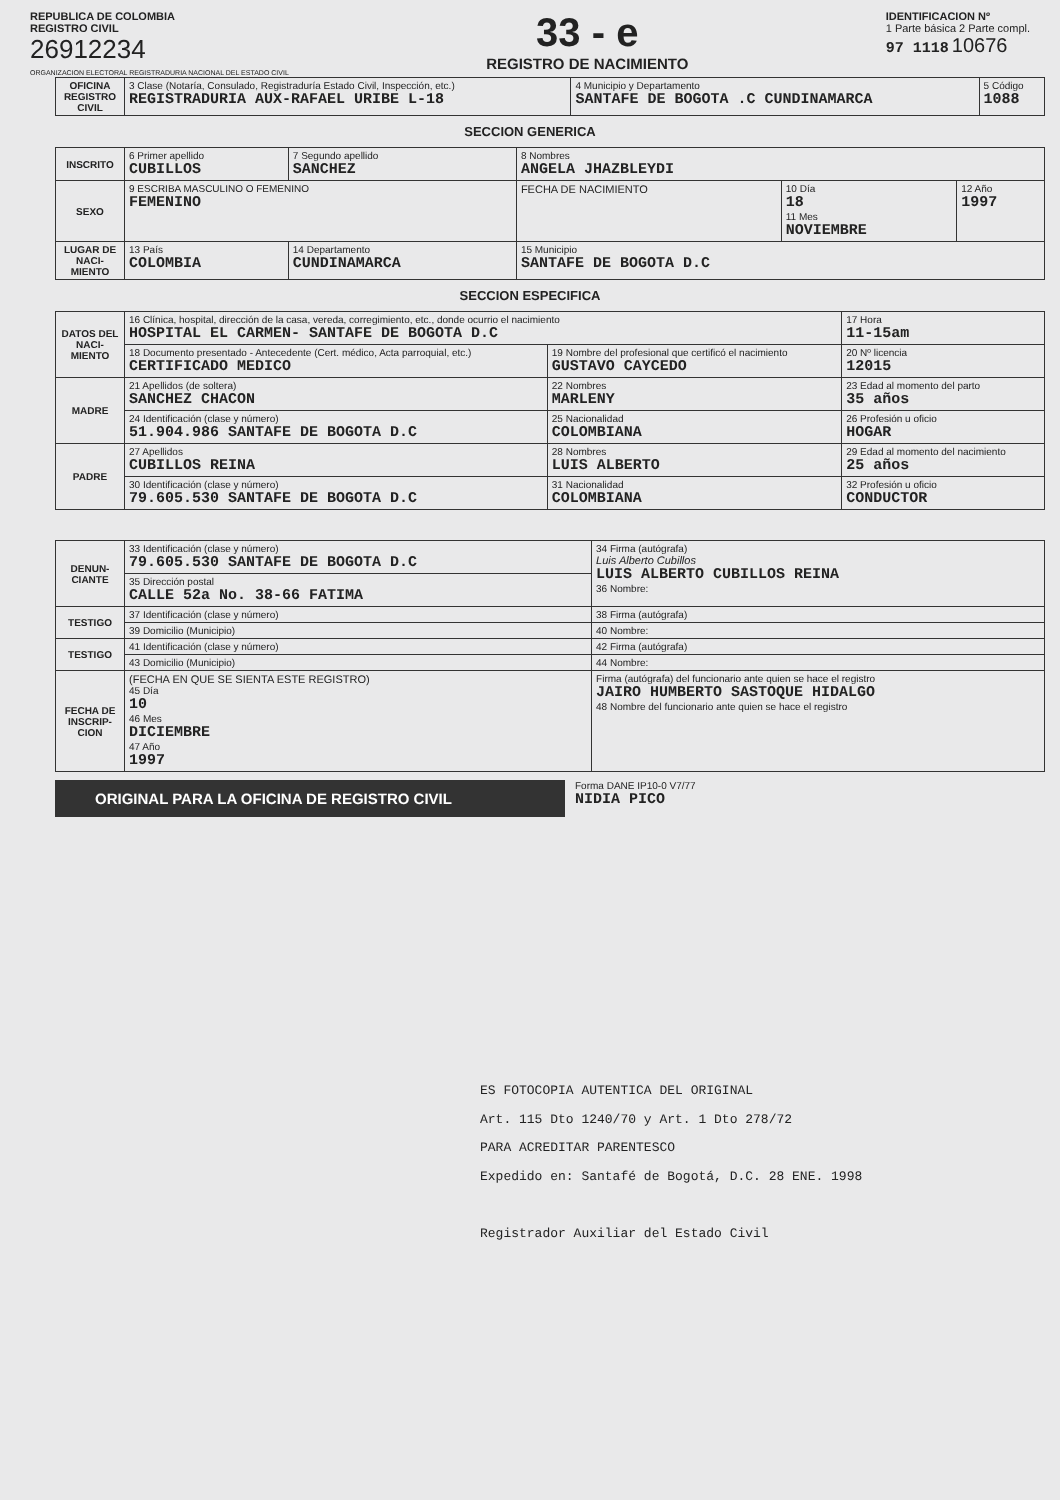REPUBLICA DE COLOMBIA
REGISTRO CIVIL
26912234
ORGANIZACION ELECTORAL REGISTRADURIA NACIONAL DEL ESTADO CIVIL
33 - e
REGISTRO DE NACIMIENTO
IDENTIFICACION Nº
1 Parte básica 2 Parte compl.
97 1118 10676
| OFICINA REGISTRO CIVIL | 3 Clase (Notaría, Consulado, Registraduría Estado Civil, Inspección, etc.) REGISTRADURIA AUX-RAFAEL URIBE L-18 | 4 Municipio y Departamento SANTAFE DE BOGOTA .C CUNDINAMARCA | 5 Código 1088 |
SECCION GENERICA
| INSCRITO | 6 Primer apellido CUBILLOS | 7 Segundo apellido SANCHEZ | 8 Nombres ANGELA JHAZBLEYDI | | |
| SEXO | 9 ESCRIBA MASCULINO O FEMENINO FEMENINO | | FECHA DE NACIMIENTO | 10 Día 18 11 Mes NOVIEMBRE | 12 Año 1997 |
| LUGAR DE NACI-MIENTO | 13 País COLOMBIA | 14 Departamento CUNDINAMARCA | 15 Municipio SANTAFE DE BOGOTA D.C | | |
SECCION ESPECIFICA
| DATOS DEL NACI-MIENTO | 16 Clínica, hospital, dirección de la casa, vereda, corregimiento, etc., donde ocurrio el nacimiento HOSPITAL EL CARMEN- SANTAFE DE BOGOTA D.C | | | 17 Hora 11-15am |
| | 18 Documento presentado - Antecedente (Cert. médico, Acta parroquial, etc.) CERTIFICADO MEDICO | 19 Nombre del profesional que certificó el nacimiento GUSTAVO CAYCEDO | | 20 Nº licencia 12015 |
| MADRE | 21 Apellidos (de soltera) SANCHEZ CHACON | 22 Nombres MARLENY | | 23 Edad al momento del parto 35 años |
| | 24 Identificación (clase y número) 51.904.986 SANTAFE DE BOGOTA D.C | 25 Nacionalidad COLOMBIANA | 26 Profesión u oficio HOGAR | |
| PADRE | 27 Apellidos CUBILLOS REINA | 28 Nombres LUIS ALBERTO | | 29 Edad al momento del nacimiento 25 años |
| | 30 Identificación (clase y número) 79.605.530 SANTAFE DE BOGOTA D.C | 31 Nacionalidad COLOMBIANA | 32 Profesión u oficio CONDUCTOR | |
| DENUN-CIANTE | 33 Identificación (clase y número) 79.605.530 SANTAFE DE BOGOTA D.C | 34 Firma (autógrafa) Luis Alberto Cubillos LUIS ALBERTO CUBILLOS REINA 36 Nombre: |
| | 35 Dirección postal CALLE 52a No. 38-66 FATIMA | |
| TESTIGO | 37 Identificación (clase y número) | 38 Firma (autógrafa) |
| | 39 Domicilio (Municipio) | 40 Nombre: |
| TESTIGO | 41 Identificación (clase y número) | 42 Firma (autógrafa) |
| | 43 Domicilio (Municipio) | 44 Nombre: |
| FECHA DE INSCRIP-CION | (FECHA EN QUE SE SIENTA ESTE REGISTRO) 45 Día 10 46 Mes DICIEMBRE 47 Año 1997 | Firma (autógrafa) del funcionario ante quien se hace el registro JAIRO HUMBERTO SASTOQUE HIDALGO 48 Nombre del funcionario ante quien se hace el registro |
ORIGINAL PARA LA OFICINA DE REGISTRO CIVIL
Forma DANE IP10-0 V7/77
NIDIA PICO
ES FOTOCOPIA AUTENTICA DEL ORIGINAL
Art. 115 Dto 1240/70 y Art. 1 Dto 278/72
PARA ACREDITAR PARENTESCO
Expedido en: Santafé de Bogotá, D.C. 28 ENE. 1998
Registrador Auxiliar del Estado Civil